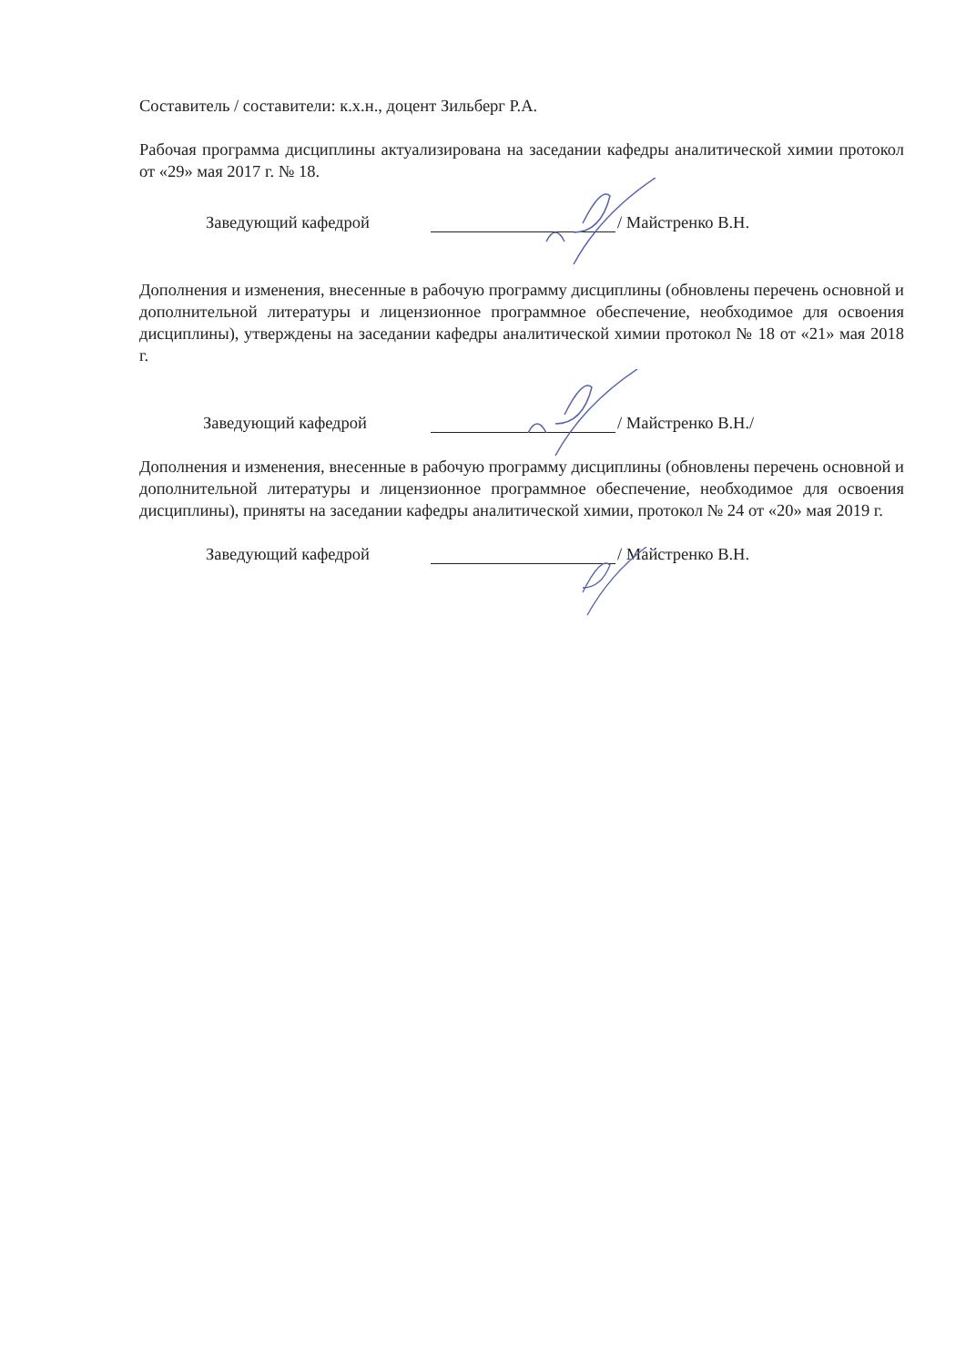Составитель / составители: к.х.н., доцент Зильберг Р.А.
Рабочая программа дисциплины актуализирована на заседании кафедры аналитической химии протокол от «29» мая 2017 г. № 18.
Заведующий кафедрой / Майстренко В.Н.
Дополнения и изменения, внесенные в рабочую программу дисциплины (обновлены перечень основной и дополнительной литературы и лицензионное программное обеспечение, необходимое для освоения дисциплины), утверждены на заседании кафедры аналитической химии протокол № 18 от «21» мая 2018 г.
Заведующий кафедрой / Майстренко В.Н./
Дополнения и изменения, внесенные в рабочую программу дисциплины (обновлены перечень основной и дополнительной литературы и лицензионное программное обеспечение, необходимое для освоения дисциплины), приняты на заседании кафедры аналитической химии, протокол № 24 от «20» мая 2019 г.
Заведующий кафедрой / Майстренко В.Н.